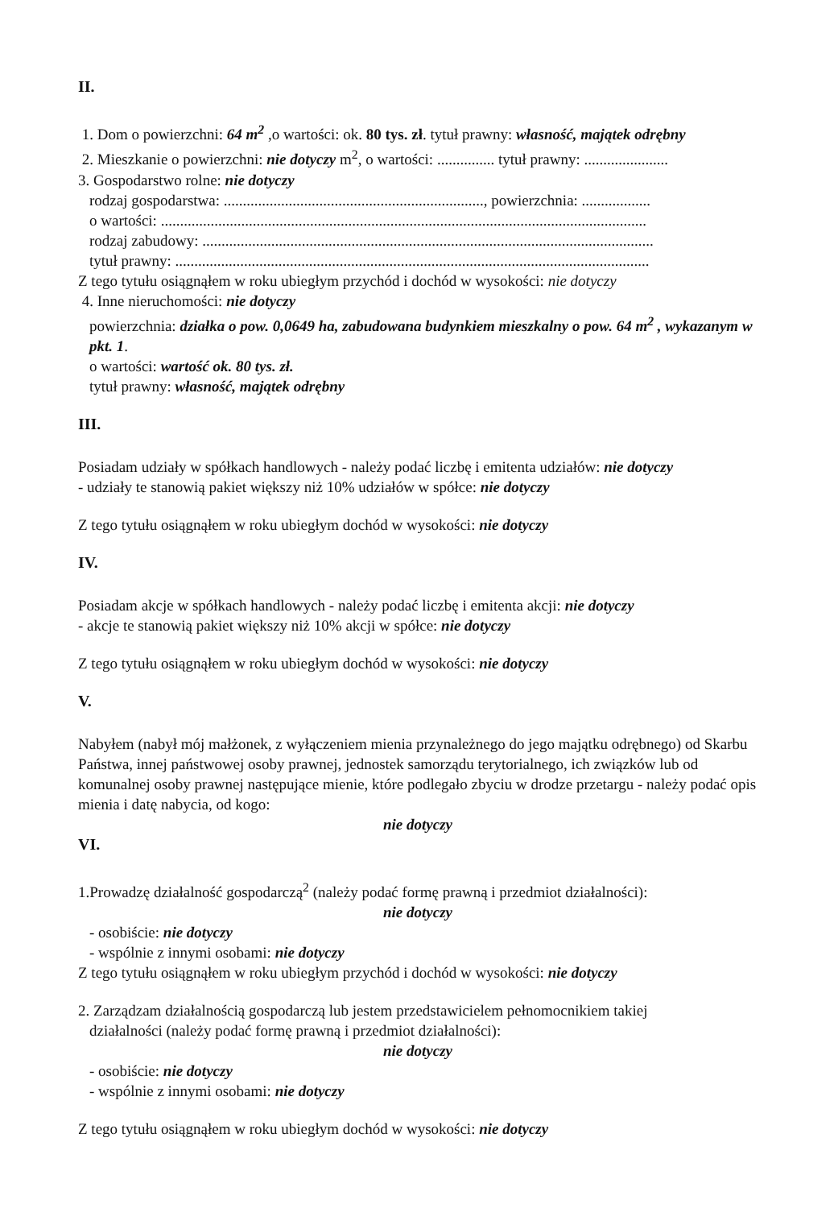II.
1. Dom o powierzchni: 64 m<sup>2</sup> ,o wartości: ok. 80 tys. zł. tytuł prawny: własność, majątek odrębny
2. Mieszkanie o powierzchni: nie dotyczy m<sup>2</sup>, o wartości: ............... tytuł prawny: ......................
3. Gospodarstwo rolne: nie dotyczy
rodzaj gospodarstwa: ...................................................................., powierzchnia: ..................
o wartości: ...............................................................................................................................
rodzaj zabudowy: ......................................................................................................................
tytuł prawny: ............................................................................................................................
Z tego tytułu osiągnąłem w roku ubiegłym przychód i dochód w wysokości: nie dotyczy
4. Inne nieruchomości: nie dotyczy
powierzchnia: działka o pow. 0,0649 ha, zabudowana budynkiem mieszkalny o pow. 64 m<sup>2</sup> , wykazanym w pkt. 1.
o wartości: wartość ok. 80 tys. zł.
tytuł prawny: własność, majątek odrębny
III.
Posiadam udziały w spółkach handlowych - należy podać liczbę i emitenta udziałów: nie dotyczy
- udziały te stanowią pakiet większy niż 10% udziałów w spółce: nie dotyczy
Z tego tytułu osiągnąłem w roku ubiegłym dochód w wysokości: nie dotyczy
IV.
Posiadam akcje w spółkach handlowych - należy podać liczbę i emitenta akcji: nie dotyczy
- akcje te stanowią pakiet większy niż 10% akcji w spółce: nie dotyczy
Z tego tytułu osiągnąłem w roku ubiegłym dochód w wysokości: nie dotyczy
V.
Nabyłem (nabył mój małżonek, z wyłączeniem mienia przynależnego do jego majątku odrębnego) od Skarbu Państwa, innej państwowej osoby prawnej, jednostek samorządu terytorialnego, ich związków lub od komunalnej osoby prawnej następujące mienie, które podlegało zbyciu w drodze przetargu - należy podać opis mienia i datę nabycia, od kogo:
nie dotyczy
VI.
1.Prowadzę działalność gospodarczą<sup>2</sup> (należy podać formę prawną i przedmiot działalności):
nie dotyczy
- osobiście: nie dotyczy
- wspólnie z innymi osobami: nie dotyczy
Z tego tytułu osiągnąłem w roku ubiegłym przychód i dochód w wysokości: nie dotyczy
2. Zarządzam działalnością gospodarczą lub jestem przedstawicielem pełnomocnikiem takiej
działalności (należy podać formę prawną i przedmiot działalności):
nie dotyczy
- osobiście: nie dotyczy
- wspólnie z innymi osobami: nie dotyczy
Z tego tytułu osiągnąłem w roku ubiegłym dochód w wysokości: nie dotyczy